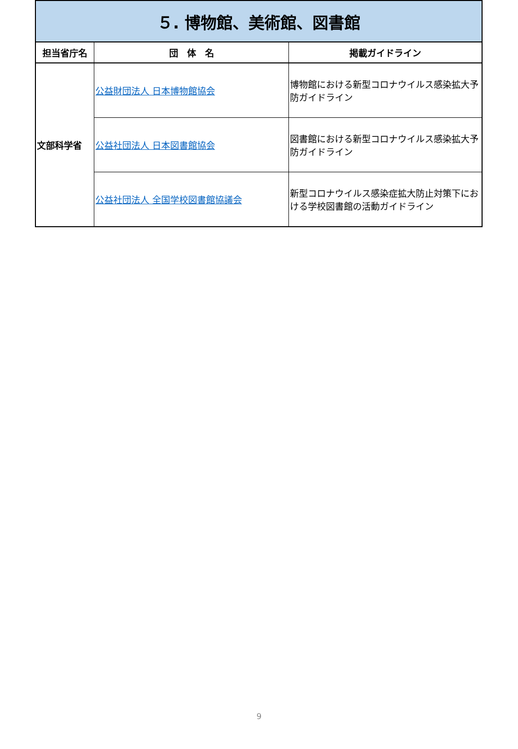| ５. 博物館、美術館、図書館 | | |
| 担当省庁名 | 団 体 名 | 掲載ガイドライン |
| 文部科学省 | 公益財団法人 日本博物館協会 | 博物館における新型コロナウイルス感染拡大予防ガイドライン |
| | 公益社団法人 日本図書館協会 | 図書館における新型コロナウイルス感染拡大予防ガイドライン |
| | 公益社団法人 全国学校図書館協議会 | 新型コロナウイルス感染症拡大防止対策下における学校図書館の活動ガイドライン |
9